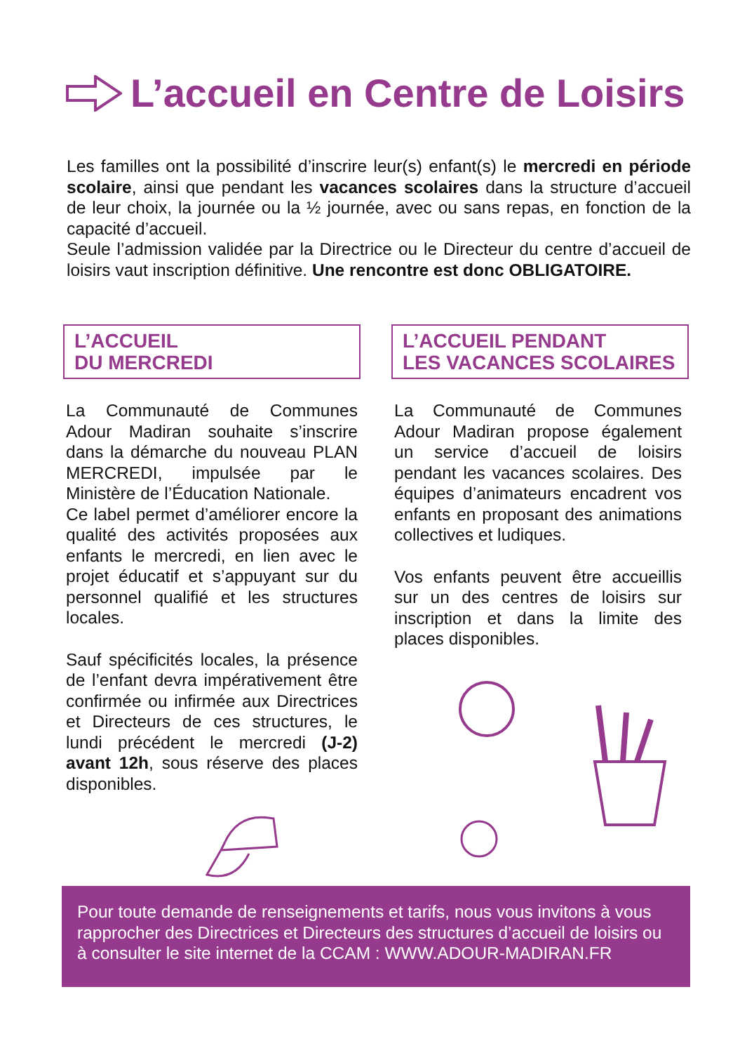L’accueil en Centre de Loisirs
Les familles ont la possibilité d’inscrire leur(s) enfant(s) le mercredi en période scolaire, ainsi que pendant les vacances scolaires dans la structure d’accueil de leur choix, la journée ou la ½ journée, avec ou sans repas, en fonction de la capacité d’accueil.
Seule l’admission validée par la Directrice ou le Directeur du centre d’accueil de loisirs vaut inscription définitive. Une rencontre est donc OBLIGATOIRE.
L’ACCUEIL
DU MERCREDI
La Communauté de Communes Adour Madiran souhaite s’inscrire dans la démarche du nouveau PLAN MERCREDI, impulsée par le Ministère de l’Éducation Nationale.
Ce label permet d’améliorer encore la qualité des activités proposées aux enfants le mercredi, en lien avec le projet éducatif et s’appuyant sur du personnel qualifié et les structures locales.
Sauf spécificités locales, la présence de l’enfant devra impérativement être confirmée ou infirmée aux Directrices et Directeurs de ces structures, le lundi précédent le mercredi (J-2) avant 12h, sous réserve des places disponibles.
L’ACCUEIL PENDANT
LES VACANCES SCOLAIRES
La Communauté de Communes Adour Madiran propose également un service d’accueil de loisirs pendant les vacances scolaires. Des équipes d’animateurs encadrent vos enfants en proposant des animations collectives et ludiques.
Vos enfants peuvent être accueillis sur un des centres de loisirs sur inscription et dans la limite des places disponibles.
Pour toute demande de renseignements et tarifs, nous vous invitons à vous rapprocher des Directrices et Directeurs des structures d’accueil de loisirs ou à consulter le site internet de la CCAM : WWW.ADOUR-MADIRAN.FR